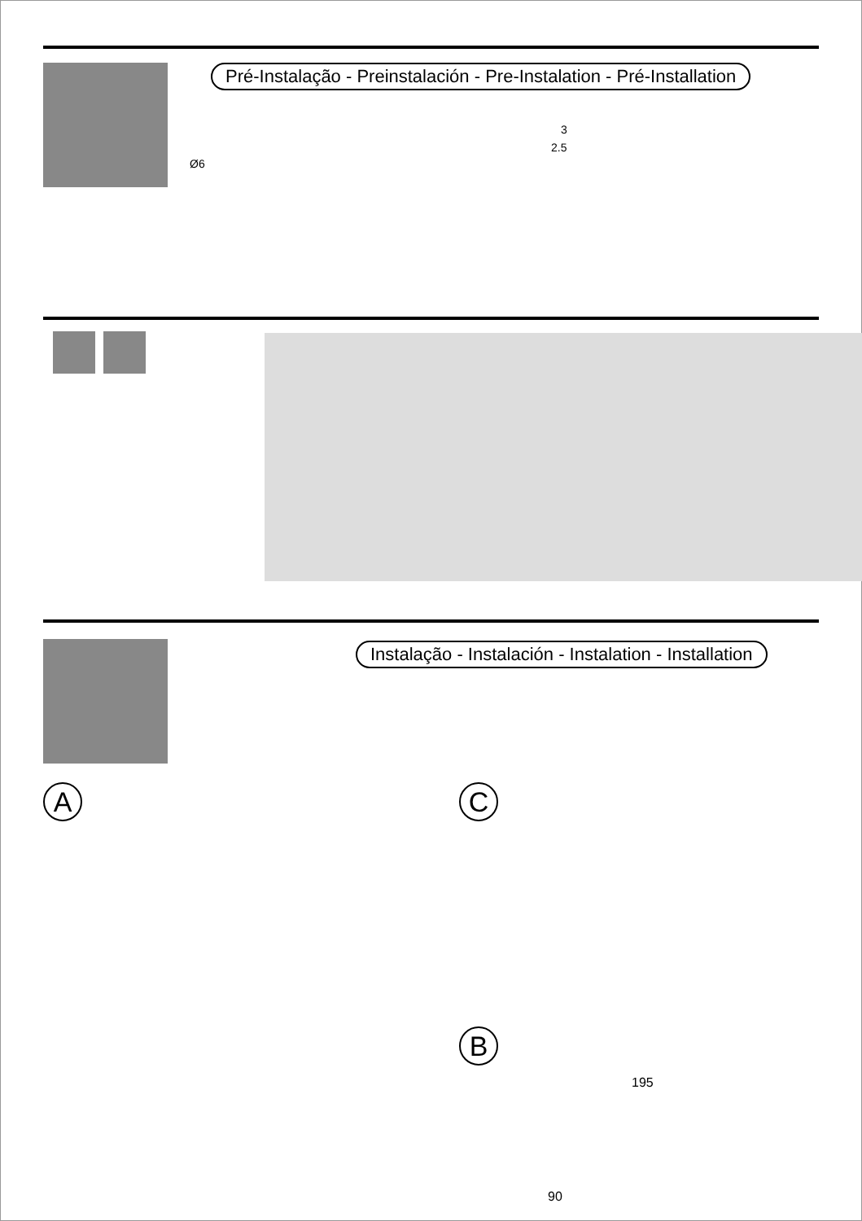Pré-Instalação - Preinstalación - Pre-Instalation - Pré-Installation
Ø6
3
2.5
Instalação - Instalación - Instalation - Installation
A C
B
195
90